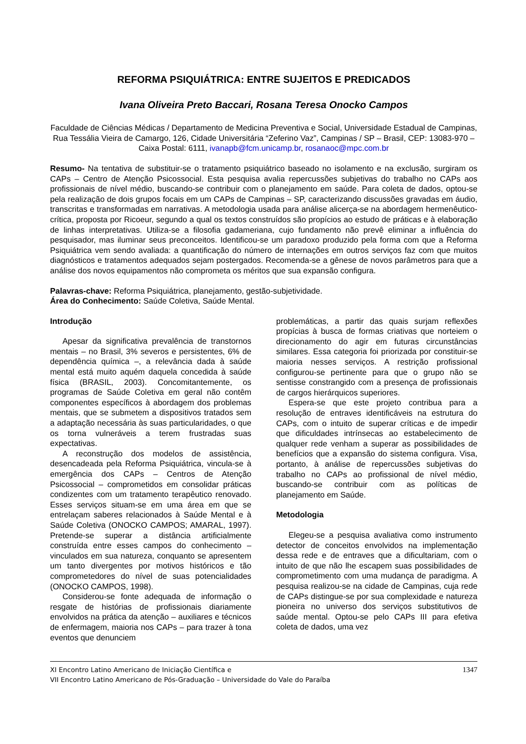REFORMA PSIQUIÁTRICA: ENTRE SUJEITOS E PREDICADOS
Ivana Oliveira Preto Baccari, Rosana Teresa Onocko Campos
Faculdade de Ciências Médicas / Departamento de Medicina Preventiva e Social, Universidade Estadual de Campinas, Rua Tessália Vieira de Camargo, 126, Cidade Universitária “Zeferino Vaz”, Campinas / SP – Brasil, CEP: 13083-970 – Caixa Postal: 6111, ivanapb@fcm.unicamp.br, rosanaoc@mpc.com.br
Resumo- Na tentativa de substituir-se o tratamento psiquiátrico baseado no isolamento e na exclusão, surgiram os CAPs – Centro de Atenção Psicossocial. Esta pesquisa avalia repercussões subjetivas do trabalho no CAPs aos profissionais de nível médio, buscando-se contribuir com o planejamento em saúde. Para coleta de dados, optou-se pela realização de dois grupos focais em um CAPs de Campinas – SP, caracterizando discussões gravadas em áudio, transcritas e transformadas em narrativas. A metodologia usada para análise alicerça-se na abordagem hermenêutico-crítica, proposta por Ricoeur, segundo a qual os textos construídos são propícios ao estudo de práticas e à elaboração de linhas interpretativas. Utiliza-se a filosofia gadameriana, cujo fundamento não prevê eliminar a influência do pesquisador, mas iluminar seus preconceitos. Identificou-se um paradoxo produzido pela forma com que a Reforma Psiquiátrica vem sendo avaliada: a quantificação do número de internações em outros serviços faz com que muitos diagnósticos e tratamentos adequados sejam postergados. Recomenda-se a gênese de novos parâmetros para que a análise dos novos equipamentos não comprometa os méritos que sua expansão configura.
Palavras-chave: Reforma Psiquiátrica, planejamento, gestão-subjetividade.
Área do Conhecimento: Saúde Coletiva, Saúde Mental.
Introdução
Apesar da significativa prevalência de transtornos mentais – no Brasil, 3% severos e persistentes, 6% de dependência química –, a relevância dada à saúde mental está muito aquém daquela concedida à saúde física (BRASIL, 2003). Concomitantemente, os programas de Saúde Coletiva em geral não contêm componentes específicos à abordagem dos problemas mentais, que se submetem a dispositivos tratados sem a adaptação necessária às suas particularidades, o que os torna vulneráveis a terem frustradas suas expectativas.
A reconstrução dos modelos de assistência, desencadeada pela Reforma Psiquiátrica, vincula-se à emergência dos CAPs – Centros de Atenção Psicossocial – comprometidos em consolidar práticas condizentes com um tratamento terapêutico renovado. Esses serviços situam-se em uma área em que se entrelaçam saberes relacionados à Saúde Mental e à Saúde Coletiva (ONOCKO CAMPOS; AMARAL, 1997). Pretende-se superar a distância artificialmente construída entre esses campos do conhecimento – vinculados em sua natureza, conquanto se apresentem um tanto divergentes por motivos históricos e tão comprometedores do nível de suas potencialidades (ONOCKO CAMPOS, 1998).
Considerou-se fonte adequada de informação o resgate de histórias de profissionais diariamente envolvidos na prática da atenção – auxiliares e técnicos de enfermagem, maioria nos CAPs – para trazer à tona eventos que denunciem
problemáticas, a partir das quais surjam reflexões propícias à busca de formas criativas que norteiem o direcionamento do agir em futuras circunstâncias similares. Essa categoria foi priorizada por constituir-se maioria nesses serviços. A restrição profissional configurou-se pertinente para que o grupo não se sentisse constrangido com a presença de profissionais de cargos hierárquicos superiores.
Espera-se que este projeto contribua para a resolução de entraves identificáveis na estrutura do CAPs, com o intuito de superar críticas e de impedir que dificuldades intrínsecas ao estabelecimento de qualquer rede venham a superar as possibilidades de benefícios que a expansão do sistema configura. Visa, portanto, à análise de repercussões subjetivas do trabalho no CAPs ao profissional de nível médio, buscando-se contribuir com as políticas de planejamento em Saúde.
Metodologia
Elegeu-se a pesquisa avaliativa como instrumento detector de conceitos envolvidos na implementação dessa rede e de entraves que a dificultariam, com o intuito de que não lhe escapem suas possibilidades de comprometimento com uma mudança de paradigma. A pesquisa realizou-se na cidade de Campinas, cuja rede de CAPs distingue-se por sua complexidade e natureza pioneira no universo dos serviços substitutivos de saúde mental. Optou-se pelo CAPs III para efetiva coleta de dados, uma vez
XI Encontro Latino Americano de Iniciação Científica e
VII Encontro Latino Americano de Pós-Graduação – Universidade do Vale do Paraíba 1347